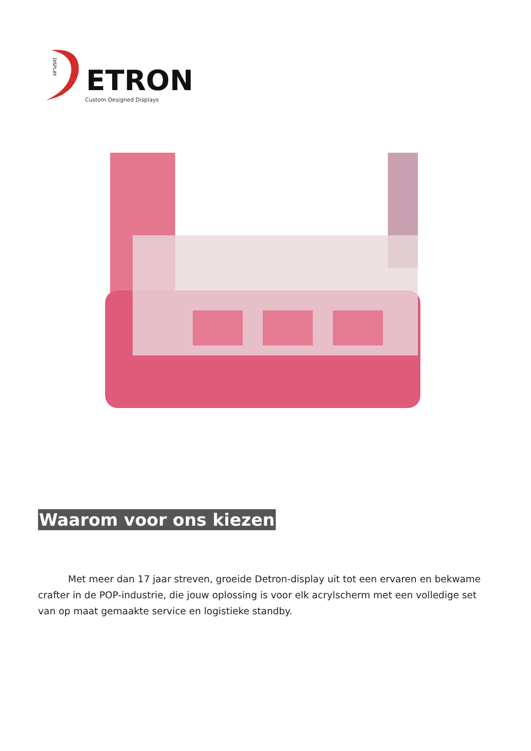DISPLAY
ETRON
Custom Designed Displays
Waarom voor ons kiezen
Met meer dan 17 jaar streven, groeide Detron-display uit tot een ervaren en bekwame crafter in de POP-industrie, die jouw oplossing is voor elk acrylscherm met een volledige set van op maat gemaakte service en logistieke standby.